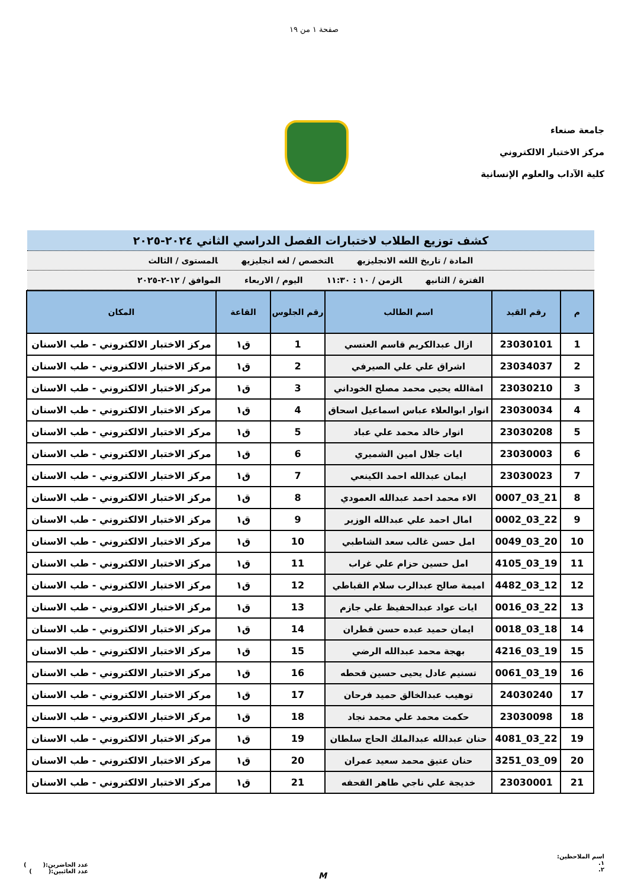صفحة ١ من ١٩
جامعة صنعاء
مركز الاختبار الالكتروني
كلية الآداب والعلوم الإنسانية
كشف توزيع الطلاب لاختبارات الفصل الدراسي الثاني ٢٠٢٤-٢٠٢٥
المادة / تاريخ اللغه الانجليزيه التخصص / لغه انجليزيه المستوى / الثالث
الفترة / الثانيه الزمن / ١٠ : ١١:٣٠ اليوم / الاربعاء الموافق / ١٢-٢-٢٠٢٥
| م | رقم القيد | اسم الطالب | رقم الجلوس | القاعة | المكان |
| --- | --- | --- | --- | --- | --- |
| 1 | 23030101 | ازال عبدالكريم قاسم العنسي | 1 | ق١ | مركز الاختبار الالكتروني - طب الاسنان |
| 2 | 23034037 | اشراق علي علي الصيرفي | 2 | ق١ | مركز الاختبار الالكتروني - طب الاسنان |
| 3 | 23030210 | امةالله يحيى محمد مصلح الخوداني | 3 | ق١ | مركز الاختبار الالكتروني - طب الاسنان |
| 4 | 23030034 | انوار ابوالعلاء عباس اسماعيل اسحاق | 4 | ق١ | مركز الاختبار الالكتروني - طب الاسنان |
| 5 | 23030208 | انوار خالد محمد علي عباد | 5 | ق١ | مركز الاختبار الالكتروني - طب الاسنان |
| 6 | 23030003 | ايات جلال امين الشميري | 6 | ق١ | مركز الاختبار الالكتروني - طب الاسنان |
| 7 | 23030023 | ايمان عبدالله احمد الكينعي | 7 | ق١ | مركز الاختبار الالكتروني - طب الاسنان |
| 8 | 21_03_0007 | الاء محمد احمد عبدالله العمودي | 8 | ق١ | مركز الاختبار الالكتروني - طب الاسنان |
| 9 | 22_03_0002 | امال احمد علي عبدالله الوزير | 9 | ق١ | مركز الاختبار الالكتروني - طب الاسنان |
| 10 | 20_03_0049 | امل حسن غالب سعد الشاطبي | 10 | ق١ | مركز الاختبار الالكتروني - طب الاسنان |
| 11 | 19_03_4105 | امل حسين حزام علي غراب | 11 | ق١ | مركز الاختبار الالكتروني - طب الاسنان |
| 12 | 12_03_4482 | اميمة صالح عبدالرب سلام القباطي | 12 | ق١ | مركز الاختبار الالكتروني - طب الاسنان |
| 13 | 22_03_0016 | ايات عواد عبدالحفيظ علي جازم | 13 | ق١ | مركز الاختبار الالكتروني - طب الاسنان |
| 14 | 18_03_0018 | ايمان حميد عبده حسن قطران | 14 | ق١ | مركز الاختبار الالكتروني - طب الاسنان |
| 15 | 19_03_4216 | بهجة محمد عبدالله الرضي | 15 | ق١ | مركز الاختبار الالكتروني - طب الاسنان |
| 16 | 19_03_0061 | تسنيم عادل يحيى حسين قحطه | 16 | ق١ | مركز الاختبار الالكتروني - طب الاسنان |
| 17 | 24030240 | توهيب عبدالخالق حميد فرحان | 17 | ق١ | مركز الاختبار الالكتروني - طب الاسنان |
| 18 | 23030098 | حكمت محمد علي محمد نجاد | 18 | ق١ | مركز الاختبار الالكتروني - طب الاسنان |
| 19 | 22_03_4081 | حنان عبدالله عبدالملك الحاج سلطان | 19 | ق١ | مركز الاختبار الالكتروني - طب الاسنان |
| 20 | 09_03_3251 | حنان عتيق محمد سعيد عمران | 20 | ق١ | مركز الاختبار الالكتروني - طب الاسنان |
| 21 | 23030001 | خديجة علي ناجي طاهر القحفه | 21 | ق١ | مركز الاختبار الالكتروني - طب الاسنان |
اسم الملاحظين:
١.
٢.
M
عدد الحاضرين:( )
عدد الغائبين:( )